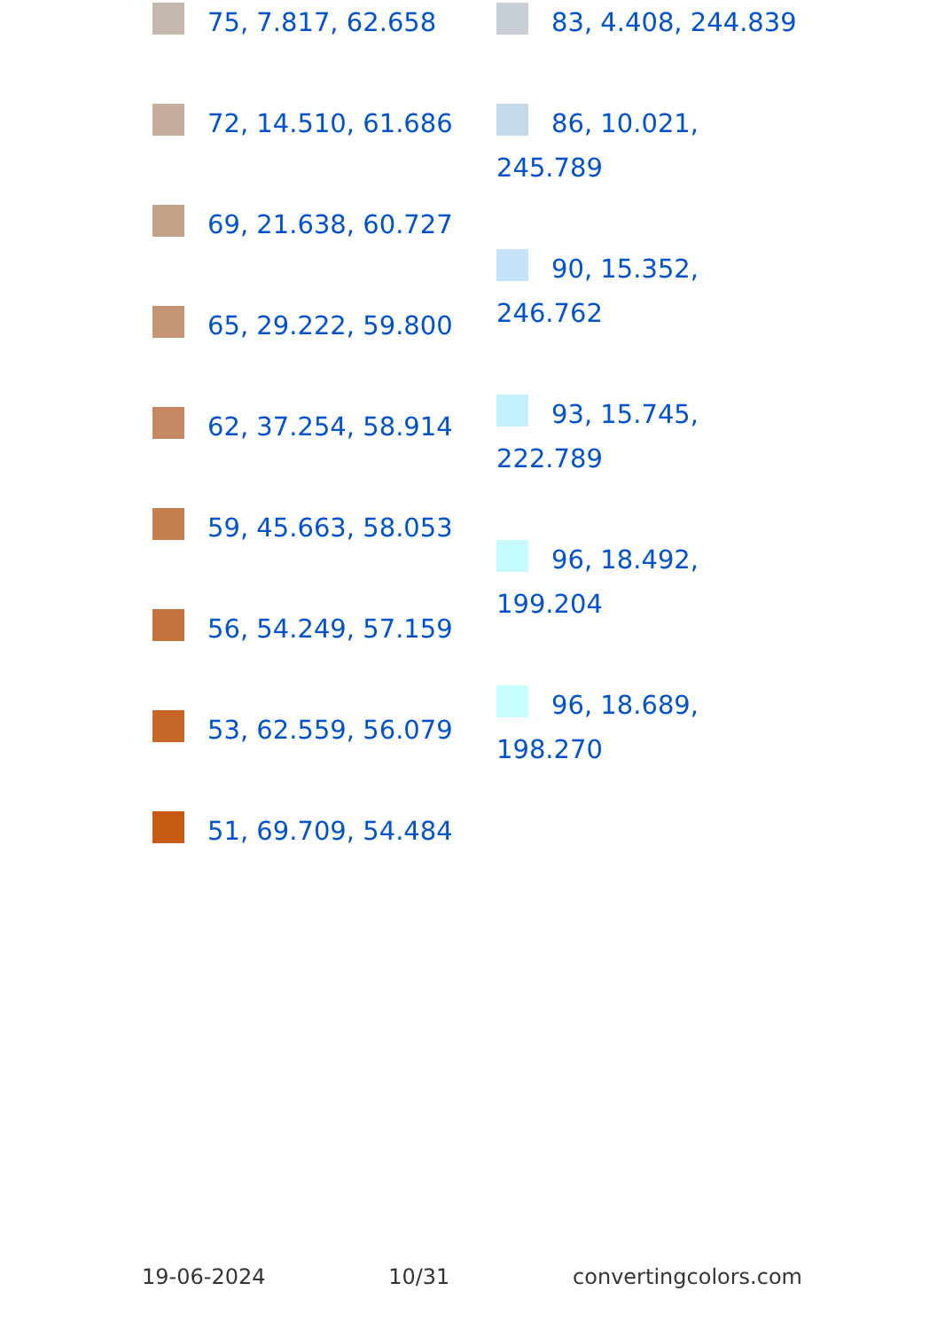75, 7.817, 62.658
72, 14.510, 61.686
69, 21.638, 60.727
65, 29.222, 59.800
62, 37.254, 58.914
59, 45.663, 58.053
56, 54.249, 57.159
53, 62.559, 56.079
51, 69.709, 54.484
83, 4.408, 244.839
86, 10.021, 245.789
90, 15.352, 246.762
93, 15.745, 222.789
96, 18.492, 199.204
96, 18.689, 198.270
19-06-2024 10/31 convertingcolors.com